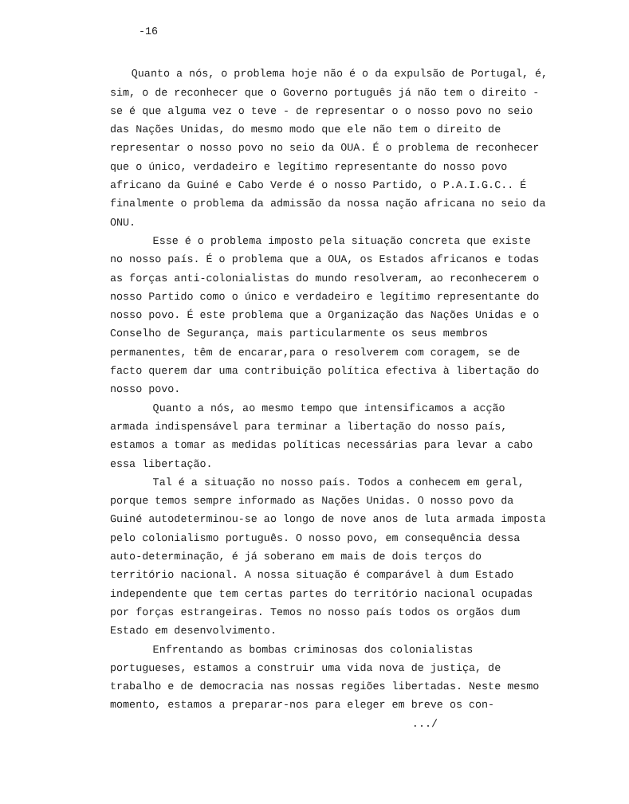-16
Quanto a nós, o problema hoje não é o da expulsão de Portugal, é, sim, o de reconhecer que o Governo português já não tem o direito - se é que alguma vez o teve - de representar o o nosso povo no seio das Nações Unidas, do mesmo modo que ele não tem o direito de representar o nosso povo no seio da OUA. É o problema de reconhecer que o único, verdadeiro e legítimo representante do nosso povo africano da Guiné e Cabo Verde é o nosso Partido, o P.A.I.G.C.. É finalmente o problema da admissão da nossa nação africana no seio da ONU.
Esse é o problema imposto pela situação concreta que existe no nosso país. É o problema que a OUA, os Estados africanos e todas as forças anti-colonialistas do mundo resolveram, ao reconhecerem o nosso Partido como o único e verdadeiro e legítimo representante do nosso povo. É este problema que a Organização das Nações Unidas e o Conselho de Segurança, mais particularmente os seus membros permanentes, têm de encarar,para o resolverem com coragem, se de facto querem dar uma contribuição política efectiva à libertação do nosso povo.
Quanto a nós, ao mesmo tempo que intensificamos a acção armada indispensável para terminar a libertação do nosso país, estamos a tomar as medidas políticas necessárias para levar a cabo essa libertação.
Tal é a situação no nosso país. Todos a conhecem em geral, porque temos sempre informado as Nações Unidas. O nosso povo da Guiné autodeterminou-se ao longo de nove anos de luta armada imposta pelo colonialismo português. O nosso povo, em consequência dessa auto-determinação, é já soberano em mais de dois terços do território nacional. A nossa situação é comparável à dum Estado independente que tem certas partes do território nacional ocupadas por forças estrangeiras. Temos no nosso país todos os orgãos dum Estado em desenvolvimento.
Enfrentando as bombas criminosas dos colonialistas portugueses, estamos a construir uma vida nova de justiça, de trabalho e de democracia nas nossas regiões libertadas. Neste mesmo momento, estamos a preparar-nos para eleger em breve os con-
.../